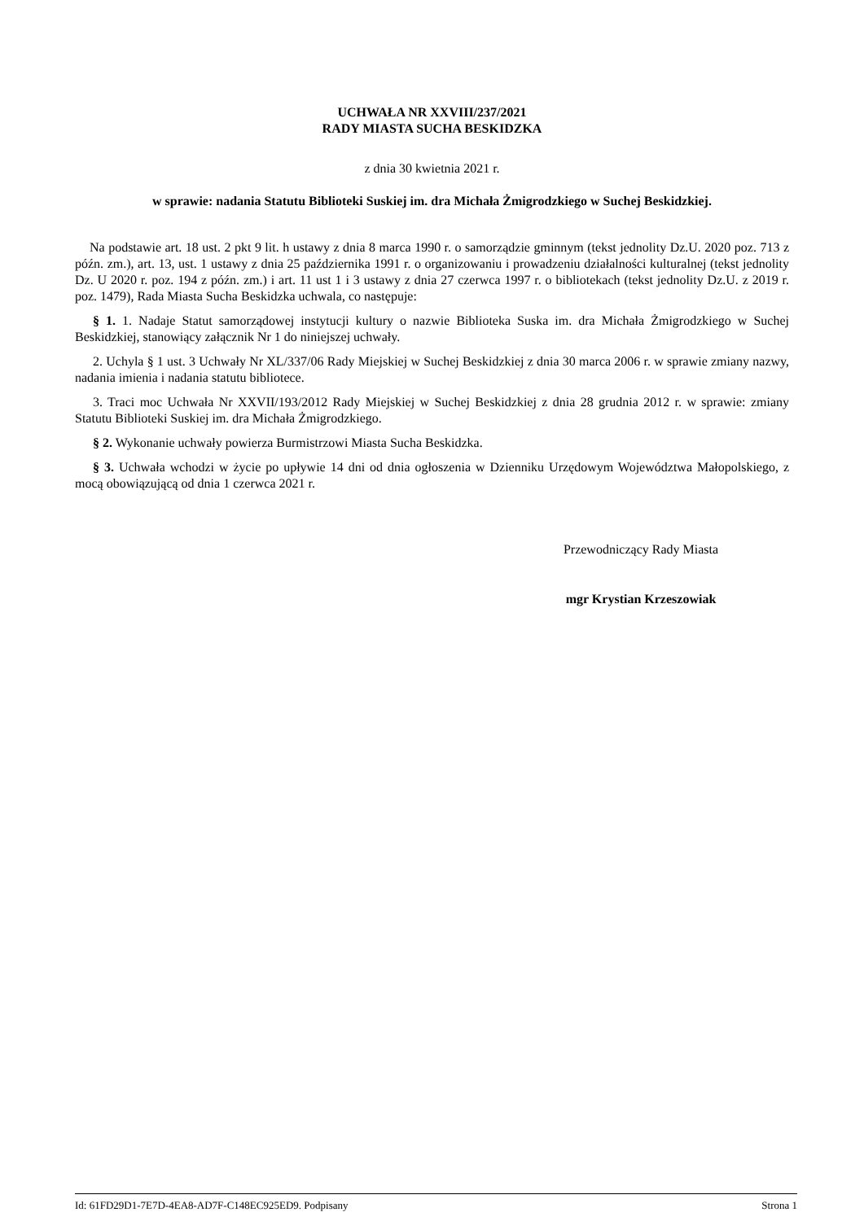UCHWAŁA NR XXVIII/237/2021
RADY MIASTA SUCHA BESKIDZKA
z dnia 30 kwietnia 2021 r.
w sprawie: nadania Statutu Biblioteki Suskiej im. dra Michała Żmigrodzkiego w Suchej Beskidzkiej.
Na podstawie art. 18 ust. 2 pkt 9 lit. h ustawy z dnia 8 marca 1990 r. o samorządzie gminnym (tekst jednolity Dz.U. 2020 poz. 713 z późn. zm.), art. 13, ust. 1 ustawy z dnia 25 października 1991 r. o organizowaniu i prowadzeniu działalności kulturalnej (tekst jednolity Dz. U 2020 r. poz. 194 z późn. zm.) i art. 11 ust 1 i 3 ustawy z dnia 27 czerwca 1997 r. o bibliotekach (tekst jednolity Dz.U. z 2019 r. poz. 1479), Rada Miasta Sucha Beskidzka uchwala, co następuje:
§ 1. 1. Nadaje Statut samorządowej instytucji kultury o nazwie Biblioteka Suska im. dra Michała Żmigrodzkiego w Suchej Beskidzkiej, stanowiący załącznik Nr 1 do niniejszej uchwały.
2. Uchyla § 1 ust. 3 Uchwały Nr XL/337/06 Rady Miejskiej w Suchej Beskidzkiej z dnia 30 marca 2006 r. w sprawie zmiany nazwy, nadania imienia i nadania statutu bibliotece.
3. Traci moc Uchwała Nr XXVII/193/2012 Rady Miejskiej w Suchej Beskidzkiej z dnia 28 grudnia 2012 r. w sprawie: zmiany Statutu Biblioteki Suskiej im. dra Michała Żmigrodzkiego.
§ 2. Wykonanie uchwały powierza Burmistrzowi Miasta Sucha Beskidzka.
§ 3. Uchwała wchodzi w życie po upływie 14 dni od dnia ogłoszenia w Dzienniku Urzędowym Województwa Małopolskiego, z mocą obowiązującą od dnia 1 czerwca 2021 r.
Przewodniczący Rady Miasta
mgr Krystian Krzeszowiak
Id: 61FD29D1-7E7D-4EA8-AD7F-C148EC925ED9. Podpisany Strona 1